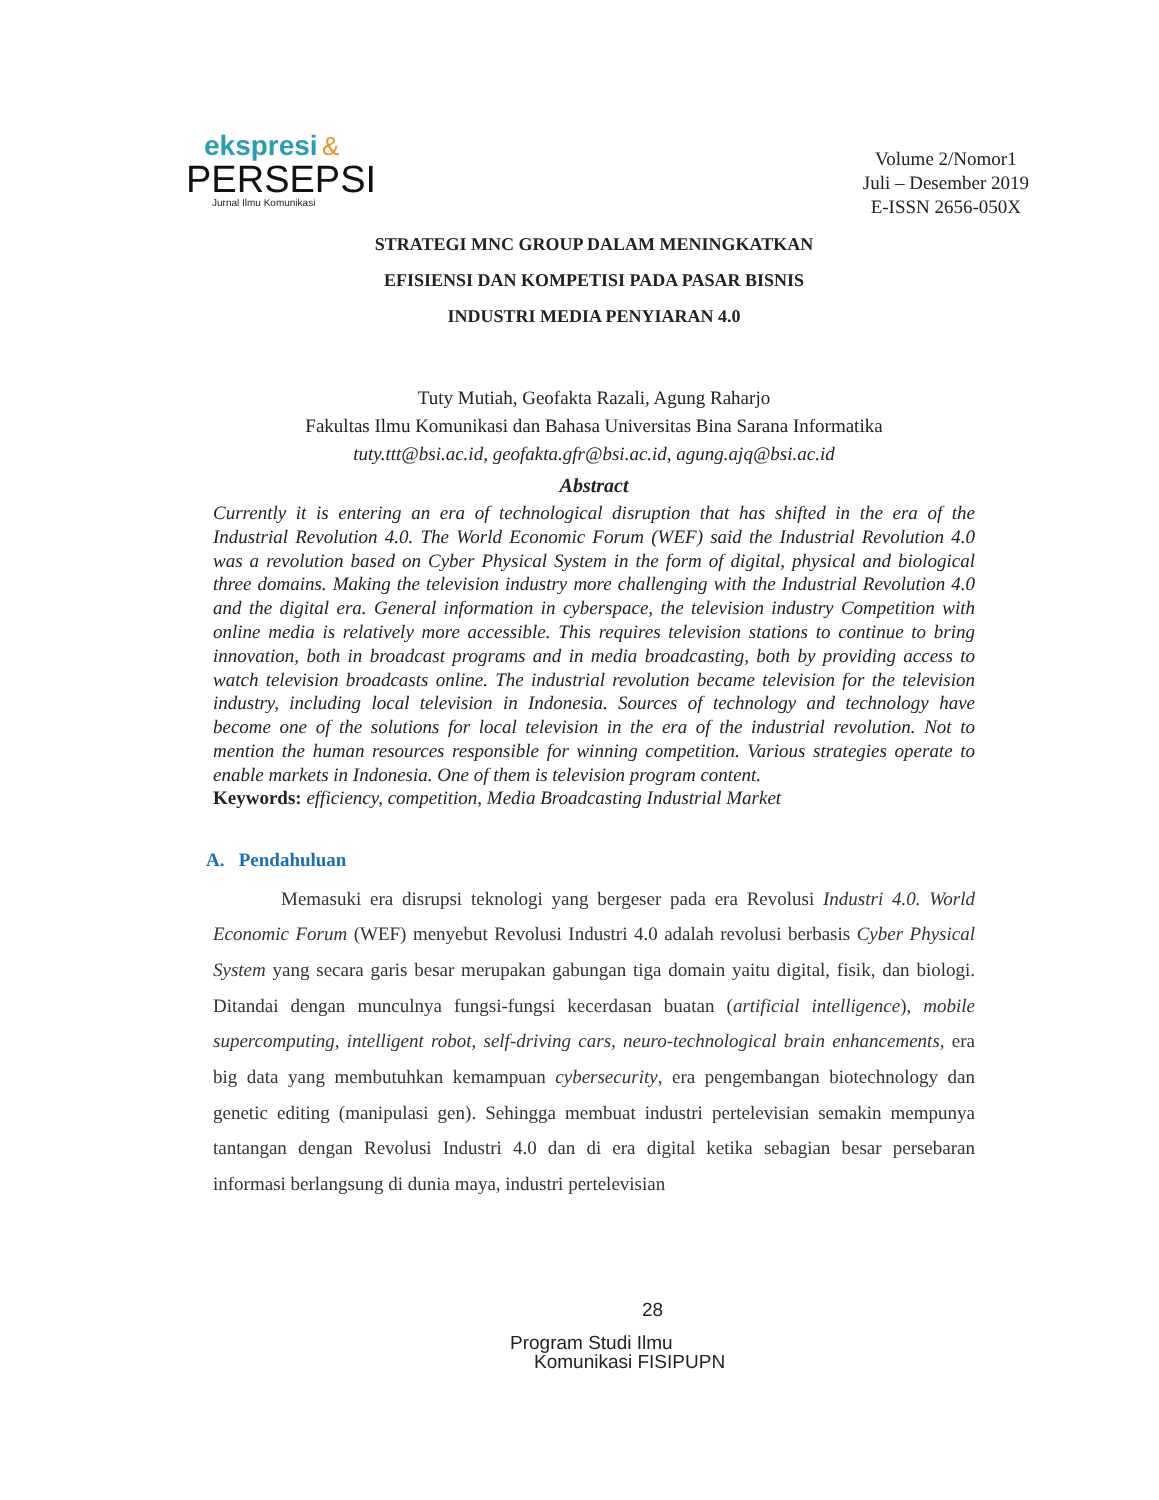ekspresi &
PERSEPSI
Jurnal Ilmu Komunikasi
Volume 2/Nomor1
Juli – Desember 2019
E-ISSN 2656-050X
STRATEGI MNC GROUP DALAM MENINGKATKAN
EFISIENSI DAN KOMPETISI PADA PASAR BISNIS
INDUSTRI MEDIA PENYIARAN 4.0
Tuty Mutiah, Geofakta Razali, Agung Raharjo
Fakultas Ilmu Komunikasi dan Bahasa Universitas Bina Sarana Informatika
tuty.ttt@bsi.ac.id, geofakta.gfr@bsi.ac.id, agung.ajq@bsi.ac.id
Abstract
Currently it is entering an era of technological disruption that has shifted in the era of the Industrial Revolution 4.0. The World Economic Forum (WEF) said the Industrial Revolution 4.0 was a revolution based on Cyber Physical System in the form of digital, physical and biological three domains. Making the television industry more challenging with the Industrial Revolution 4.0 and the digital era. General information in cyberspace, the television industry Competition with online media is relatively more accessible. This requires television stations to continue to bring innovation, both in broadcast programs and in media broadcasting, both by providing access to watch television broadcasts online. The industrial revolution became television for the television industry, including local television in Indonesia. Sources of technology and technology have become one of the solutions for local television in the era of the industrial revolution. Not to mention the human resources responsible for winning competition. Various strategies operate to enable markets in Indonesia. One of them is television program content.
Keywords: efficiency, competition, Media Broadcasting Industrial Market
A. Pendahuluan
Memasuki era disrupsi teknologi yang bergeser pada era Revolusi Industri 4.0. World Economic Forum (WEF) menyebut Revolusi Industri 4.0 adalah revolusi berbasis Cyber Physical System yang secara garis besar merupakan gabungan tiga domain yaitu digital, fisik, dan biologi. Ditandai dengan munculnya fungsi-fungsi kecerdasan buatan (artificial intelligence), mobile supercomputing, intelligent robot, self-driving cars, neuro-technological brain enhancements, era big data yang membutuhkan kemampuan cybersecurity, era pengembangan biotechnology dan genetic editing (manipulasi gen). Sehingga membuat industri pertelevisian semakin mempunya tantangan dengan Revolusi Industri 4.0 dan di era digital ketika sebagian besar persebaran informasi berlangsung di dunia maya, industri pertelevisian
28
Program Studi Ilmu
Komunikasi FISIPUPN